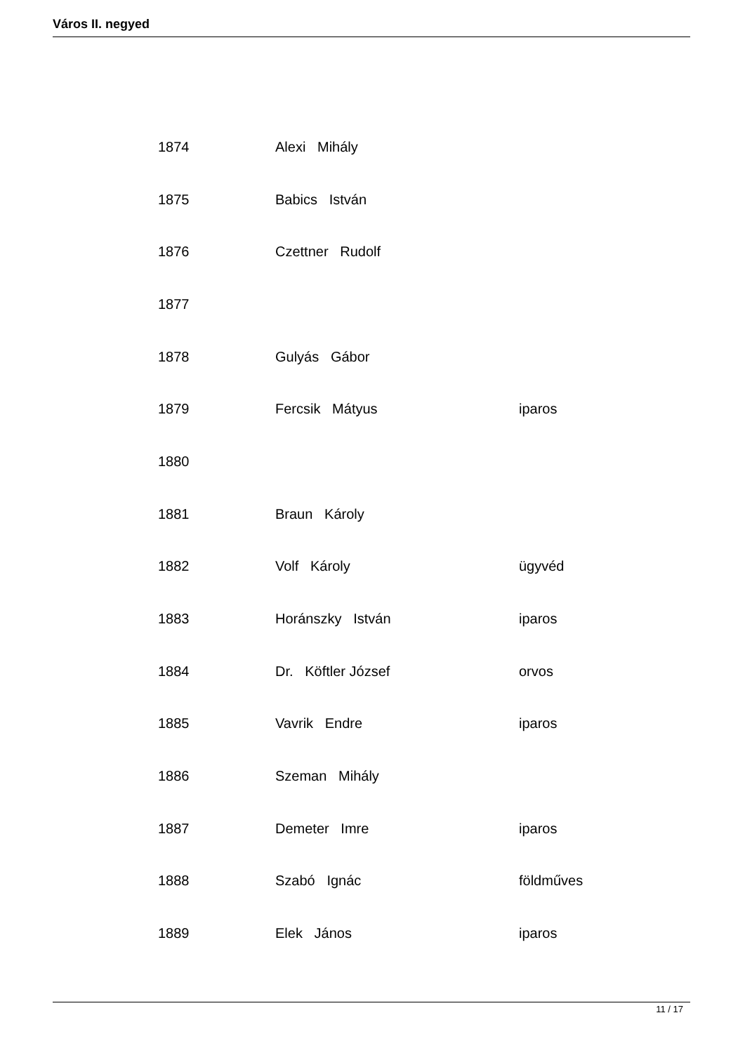Város II. negyed
| 1874 | Alexi Mihály | |
| 1875 | Babics István | |
| 1876 | Czettner Rudolf | |
| 1877 | | |
| 1878 | Gulyás Gábor | |
| 1879 | Fercsik Mátyus | iparos |
| 1880 | | |
| 1881 | Braun Károly | |
| 1882 | Volf Károly | ügyvéd |
| 1883 | Horánszky István | iparos |
| 1884 | Dr. Köftler József | orvos |
| 1885 | Vavrik Endre | iparos |
| 1886 | Szeman Mihály | |
| 1887 | Demeter Imre | iparos |
| 1888 | Szabó Ignác | földműves |
| 1889 | Elek János | iparos |
11 / 17